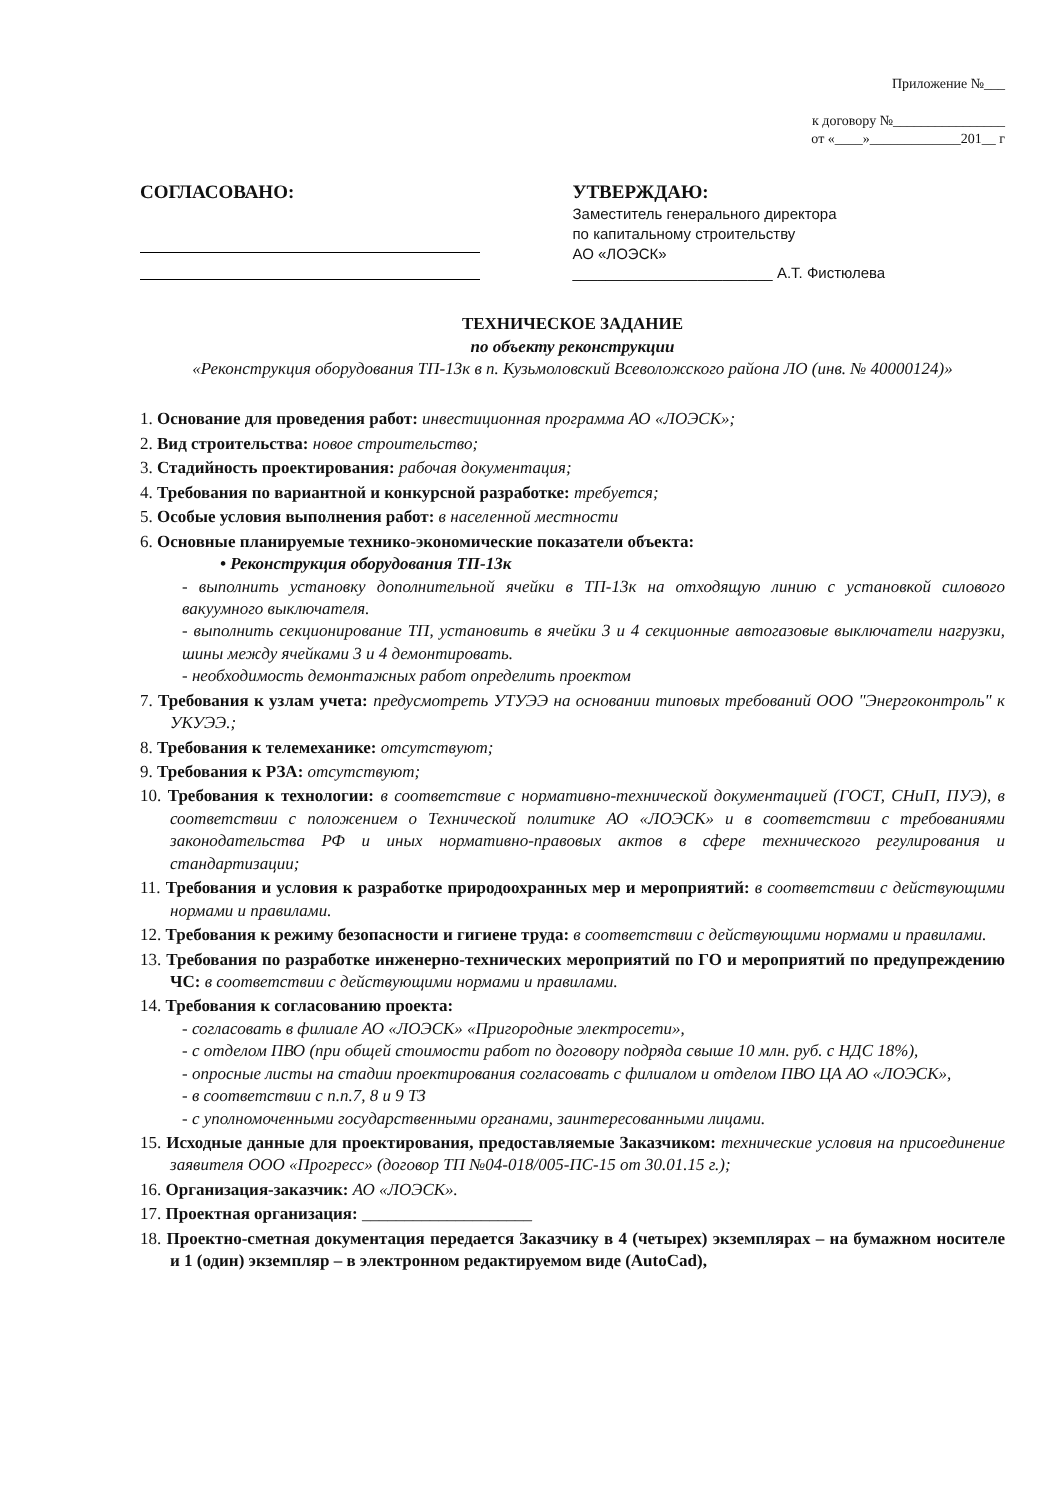Приложение №___
к договору №________________
от «____»_____________201__ г
СОГЛАСОВАНО:
УТВЕРЖДАЮ:
Заместитель генерального директора
по капитальному строительству
АО «ЛОЭСК»
________________________ А.Т. Фистюлева
ТЕХНИЧЕСКОЕ ЗАДАНИЕ
по объекту реконструкции
«Реконструкция оборудования ТП-13к в п. Кузьмоловский Всеволожского района ЛО (инв. № 40000124)»
1. Основание для проведения работ: инвестиционная программа АО «ЛОЭСК»;
2. Вид строительства: новое строительство;
3. Стадийность проектирования: рабочая документация;
4. Требования по вариантной и конкурсной разработке: требуется;
5. Особые условия выполнения работ: в населенной местности
6. Основные планируемые технико-экономические показатели объекта:
• Реконструкция оборудования ТП-13к
- выполнить установку дополнительной ячейки в ТП-13к на отходящую линию с установкой силового вакуумного выключателя.
- выполнить секционирование ТП, установить в ячейки 3 и 4 секционные автогазовые выключатели нагрузки, шины между ячейками 3 и 4 демонтировать.
- необходимость демонтажных работ определить проектом
7. Требования к узлам учета: предусмотреть УТУЭЭ на основании типовых требований ООО "Энергоконтроль" к УКУЭЭ.;
8. Требования к телемеханике: отсутствуют;
9. Требования к РЗА: отсутствуют;
10. Требования к технологии: в соответствие с нормативно-технической документацией (ГОСТ, СНиП, ПУЭ), в соответствии с положением о Технической политике АО «ЛОЭСК» и в соответствии с требованиями законодательства РФ и иных нормативно-правовых актов в сфере технического регулирования и стандартизации;
11. Требования и условия к разработке природоохранных мер и мероприятий: в соответствии с действующими нормами и правилами.
12. Требования к режиму безопасности и гигиене труда: в соответствии с действующими нормами и правилами.
13. Требования по разработке инженерно-технических мероприятий по ГО и мероприятий по предупреждению ЧС: в соответствии с действующими нормами и правилами.
14. Требования к согласованию проекта:
- согласовать в филиале АО «ЛОЭСК» «Пригородные электросети»,
- с отделом ПВО (при общей стоимости работ по договору подряда свыше 10 млн. руб. с НДС 18%),
- опросные листы на стадии проектирования согласовать с филиалом и отделом ПВО ЦА АО «ЛОЭСК»,
- в соответствии с п.п.7, 8 и 9 ТЗ
- с уполномоченными государственными органами, заинтересованными лицами.
15. Исходные данные для проектирования, предоставляемые Заказчиком: технические условия на присоединение заявителя ООО «Прогресс» (договор ТП №04-018/005-ПС-15 от 30.01.15 г.);
16. Организация-заказчик: АО «ЛОЭСК».
17. Проектная организация: ____________________
18. Проектно-сметная документация передается Заказчику в 4 (четырех) экземплярах – на бумажном носителе и 1 (один) экземпляр – в электронном редактируемом виде (AutoCad),